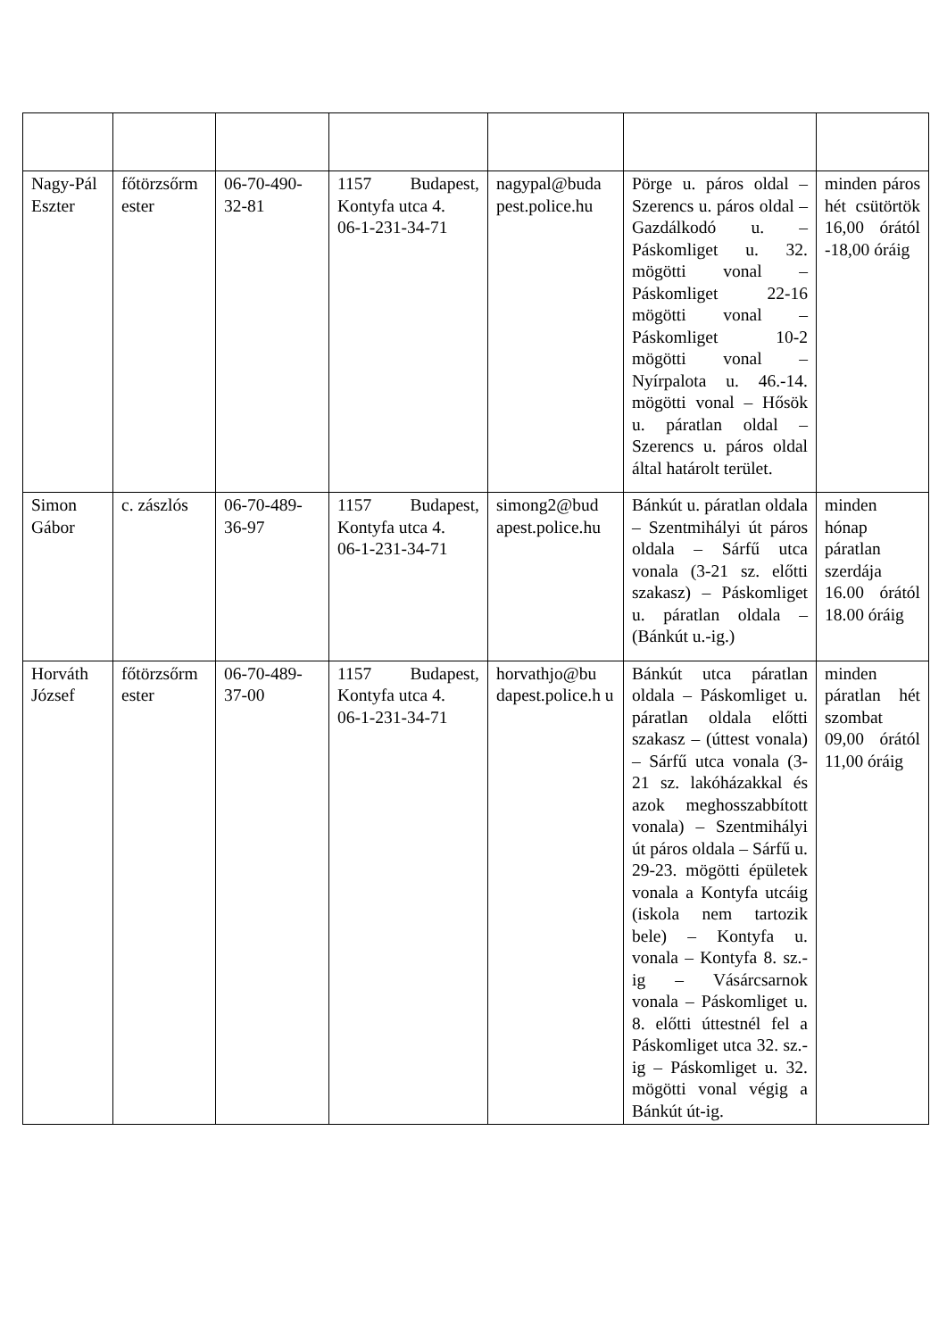| Nagy-Pál Eszter | főtörzsőrm ester | 06-70-490-32-81 | 1157 Budapest, Kontyfa utca 4. 06-1-231-34-71 | nagypal@buda pest.police.hu | Pörge u. páros oldal – Szerencs u. páros oldal – Gazdálkodó u. – Páskomliget u. 32. mögötti vonal – Páskomliget 22-16 mögötti vonal – Páskomliget 10-2 mögötti vonal – Nyírpalota u. 46.-14. mögötti vonal – Hősök u. páratlan oldal – Szerencs u. páros oldal által határolt terület. | minden páros hét csütörtök 16,00 órától -18,00 óráig |
| Simon Gábor | c. zászlós | 06-70-489-36-97 | 1157 Budapest, Kontyfa utca 4. 06-1-231-34-71 | simong2@bud apest.police.hu | Bánkút u. páratlan oldala – Szentmihályi út páros oldala – Sárfű utca vonala (3-21 sz. előtti szakasz) – Páskomliget u. páratlan oldala – (Bánkút u.-ig.) | minden hónap páratlan szerdája 16.00 órától 18.00 óráig |
| Horváth József | főtörzsőrm ester | 06-70-489-37-00 | 1157 Budapest, Kontyfa utca 4. 06-1-231-34-71 | horvathjo@bu dapest.police.h u | Bánkút utca páratlan oldala – Páskomliget u. páratlan oldala előtti szakasz – (úttest vonala) – Sárfű utca vonala (3-21 sz. lakóházakkal és azok meghosszabbított vonala) – Szentmihályi út páros oldala – Sárfű u. 29-23. mögötti épületek vonala a Kontyfa utcáig (iskola nem tartozik bele) – Kontyfa u. vonala – Kontyfa 8. sz.-ig – Vásárcsarnok vonala – Páskomliget u. 8. előtti úttestnél fel a Páskomliget utca 32. sz.-ig – Páskomliget u. 32. mögötti vonal végig a Bánkút út-ig. | minden páratlan hét szombat 09,00 órától 11,00 óráig |